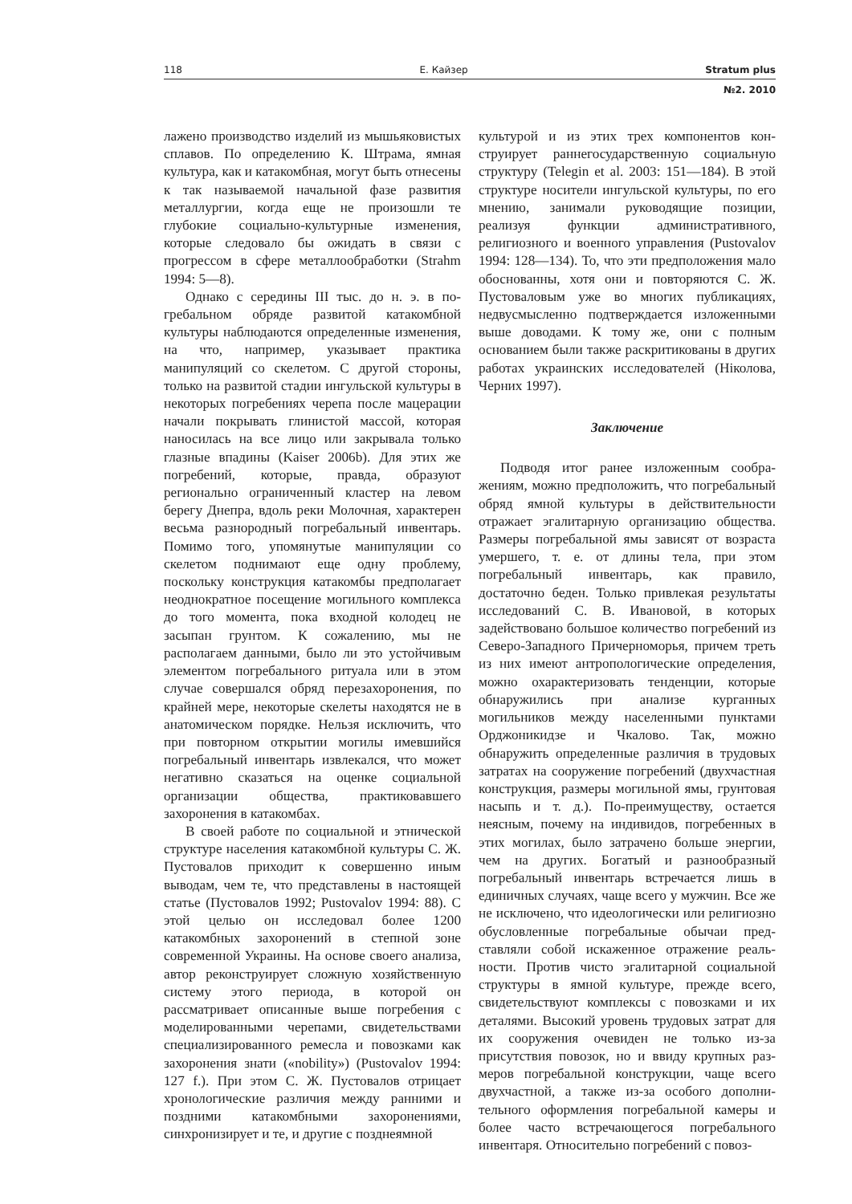118 Е. Кайзер Stratum plus
№2. 2010
лажено производство изделий из мышьякови­стых сплавов. По определению К. Штрама, ямная культура, как и катакомбная, могут быть отнесены к так называемой начальной фазе развития металлургии, когда еще не про­изошли те глубокие социально-культурные изменения, которые следовало бы ожидать в связи с прогрессом в сфере металлообработ­ки (Strahm 1994: 5—8).
Однако с середины III тыс. до н. э. в по­гребальном обряде развитой катакомбной культуры наблюдаются определенные изме­нения, на что, например, указывает практика манипуляций со скелетом. С другой стороны, только на развитой стадии ингульской культу­ры в некоторых погребениях черепа после ма­церации начали покрывать глинистой массой, которая наносилась на все лицо или закрыва­ла только глазные впадины (Kaiser 2006b). Для этих же погребений, которые, правда, образу­ют регионально ограниченный кластер на ле­вом берегу Днепра, вдоль реки Молочная, ха­рактерен весьма разнородный погребальный инвентарь. Помимо того, упомянутые мани­пуляции со скелетом поднимают еще одну проблему, поскольку конструкция катакомбы предполагает неоднократное посещение мо­гильного комплекса до того момента, пока входной колодец не засыпан грунтом. К сожа­лению, мы не располагаем данными, было ли это устойчивым элементом погребального ритуала или в этом случае совершался обряд перезахоронения, по крайней мере, некоторые скелеты находятся не в анатомическом по­рядке. Нельзя исключить, что при повторном открытии могилы имевшийся погребальный инвентарь извлекался, что может негативно сказаться на оценке социальной организации общества, практиковавшего захоронения в ка­такомбах.
В своей работе по социальной и этниче­ской структуре населения катакомбной культу­ры С. Ж. Пустовалов приходит к совершенно иным выводам, чем те, что представлены в на­стоящей статье (Пустовалов 1992; Pustovalov 1994: 88). С этой целью он исследовал более 1200 катакомбных захоронений в степной зоне современной Украины. На основе своего анализа, автор реконструирует сложную хозяй­ственную систему этого периода, в которой он рассматривает описанные выше погребения с моделированными черепами, свидетельства­ми специализированного ремесла и повозками как захоронения знати («nobility») (Pustovalov 1994: 127 f.). При этом С. Ж. Пустовалов отри­цает хронологические различия между ранни­ми и поздними катакомбными захоронениями, синхронизирует и те, и другие с позднеямной
культурой и из этих трех компонентов кон­струирует раннегосударственную социаль­ную структуру (Telegin et al. 2003: 151—184). В этой структуре носители ингульской куль­туры, по его мнению, занимали руководящие позиции, реализуя функции административ­ного, религиозного и военного управления (Pustovalov 1994: 128—134). То, что эти пред­положения мало обоснованны, хотя они и по­вторяются С. Ж. Пустоваловым уже во многих публикациях, недвусмысленно подтверждает­ся изложенными выше доводами. К тому же, они с полным основанием были также раскри­тикованы в других работах украинских иссле­дователей (Ніколова, Черних 1997).
Заключение
Подводя итог ранее изложенным сообра­жениям, можно предположить, что погребаль­ный обряд ямной культуры в действитель­ности отражает эгалитарную организацию общества. Размеры погребальной ямы зависят от возраста умершего, т. е. от длины тела, при этом погребальный инвентарь, как правило, достаточно беден. Только привлекая резуль­таты исследований С. В. Ивановой, в которых задействовано большое количество погре­бений из Северо-Западного Причерноморья, причем треть из них имеют антропологиче­ские определения, можно охарактеризовать тенденции, которые обнаружились при ана­лизе курганных могильников между населен­ными пунктами Орджоникидзе и Чкалово. Так, можно обнаружить определенные раз­личия в трудовых затратах на сооружение по­гребений (двухчастная конструкция, размеры могильной ямы, грунтовая насыпь и т. д.). По-преимуществу, остается неясным, почему на индивидов, погребенных в этих могилах, было затрачено больше энергии, чем на дру­гих. Богатый и разнообразный погребальный инвентарь встречается лишь в единичных случаях, чаще всего у мужчин. Все же не ис­ключено, что идеологически или религиозно обусловленные погребальные обычаи пред­ставляли собой искаженное отражение реаль­ности. Против чисто эгалитарной социальной структуры в ямной культуре, прежде всего, свидетельствуют комплексы с повозками и их деталями. Высокий уровень трудовых затрат для их сооружения очевиден не только из-за присутствия повозок, но и ввиду крупных раз­меров погребальной конструкции, чаще всего двухчастной, а также из-за особого дополни­тельного оформления погребальной камеры и более часто встречающегося погребального инвентаря. Относительно погребений с повоз-